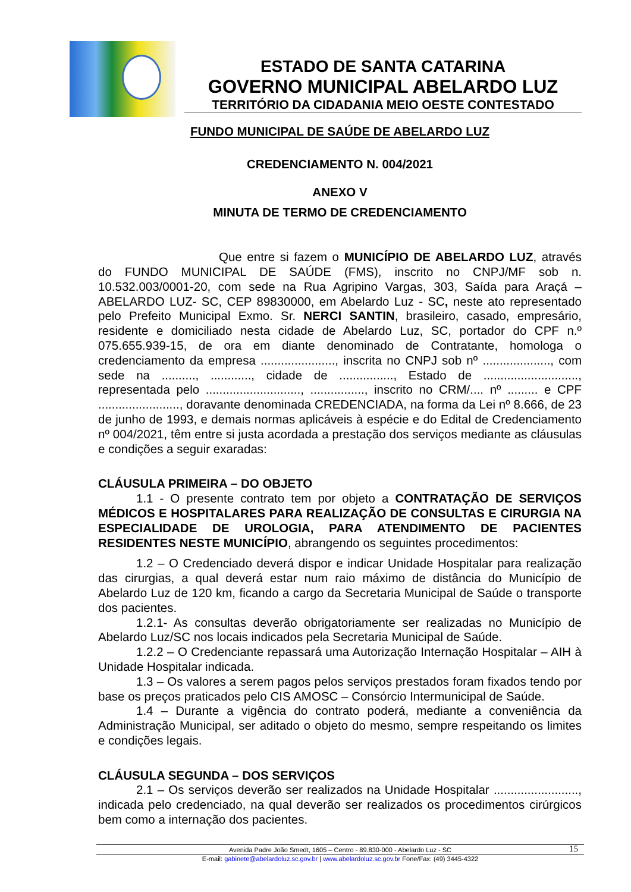ESTADO DE SANTA CATARINA
GOVERNO MUNICIPAL ABELARDO LUZ
TERRITÓRIO DA CIDADANIA MEIO OESTE CONTESTADO
FUNDO MUNICIPAL DE SAÚDE DE ABELARDO LUZ
CREDENCIAMENTO N. 004/2021
ANEXO V
MINUTA DE TERMO DE CREDENCIAMENTO
Que entre si fazem o MUNICÍPIO DE ABELARDO LUZ, através do FUNDO MUNICIPAL DE SAÚDE (FMS), inscrito no CNPJ/MF sob n. 10.532.003/0001-20, com sede na Rua Agripino Vargas, 303, Saída para Araçá – ABELARDO LUZ- SC, CEP 89830000, em Abelardo Luz - SC, neste ato representado pelo Prefeito Municipal Exmo. Sr. NERCI SANTIN, brasileiro, casado, empresário, residente e domiciliado nesta cidade de Abelardo Luz, SC, portador do CPF n.º 075.655.939-15, de ora em diante denominado de Contratante, homologa o credenciamento da empresa ......................, inscrita no CNPJ sob nº ...................., com sede na .........., ............, cidade de ................, Estado de ............................, representada pelo ............................, ................, inscrito no CRM/.... nº ......... e CPF ........................, doravante denominada CREDENCIADA, na forma da Lei nº 8.666, de 23 de junho de 1993, e demais normas aplicáveis à espécie e do Edital de Credenciamento nº 004/2021, têm entre si justa acordada a prestação dos serviços mediante as cláusulas e condições a seguir exaradas:
CLÁUSULA PRIMEIRA – DO OBJETO
1.1 - O presente contrato tem por objeto a CONTRATAÇÃO DE SERVIÇOS MÉDICOS E HOSPITALARES PARA REALIZAÇÃO DE CONSULTAS E CIRURGIA NA ESPECIALIDADE DE UROLOGIA, PARA ATENDIMENTO DE PACIENTES RESIDENTES NESTE MUNICÍPIO, abrangendo os seguintes procedimentos:
1.2 – O Credenciado deverá dispor e indicar Unidade Hospitalar para realização das cirurgias, a qual deverá estar num raio máximo de distância do Município de Abelardo Luz de 120 km, ficando a cargo da Secretaria Municipal de Saúde o transporte dos pacientes.
1.2.1- As consultas deverão obrigatoriamente ser realizadas no Município de Abelardo Luz/SC nos locais indicados pela Secretaria Municipal de Saúde.
1.2.2 – O Credenciante repassará uma Autorização Internação Hospitalar – AIH à Unidade Hospitalar indicada.
1.3 – Os valores a serem pagos pelos serviços prestados foram fixados tendo por base os preços praticados pelo CIS AMOSC – Consórcio Intermunicipal de Saúde.
1.4 – Durante a vigência do contrato poderá, mediante a conveniência da Administração Municipal, ser aditado o objeto do mesmo, sempre respeitando os limites e condições legais.
CLÁUSULA SEGUNDA – DOS SERVIÇOS
2.1 – Os serviços deverão ser realizados na Unidade Hospitalar ........................., indicada pelo credenciado, na qual deverão ser realizados os procedimentos cirúrgicos bem como a internação dos pacientes.
Avenida Padre João Smedt, 1605 – Centro - 89.830-000 - Abelardo Luz - SC 15
E-mail: gabinete@abelardoluz.sc.gov.br | www.abelardoluz.sc.gov.br Fone/Fax: (49) 3445-4322